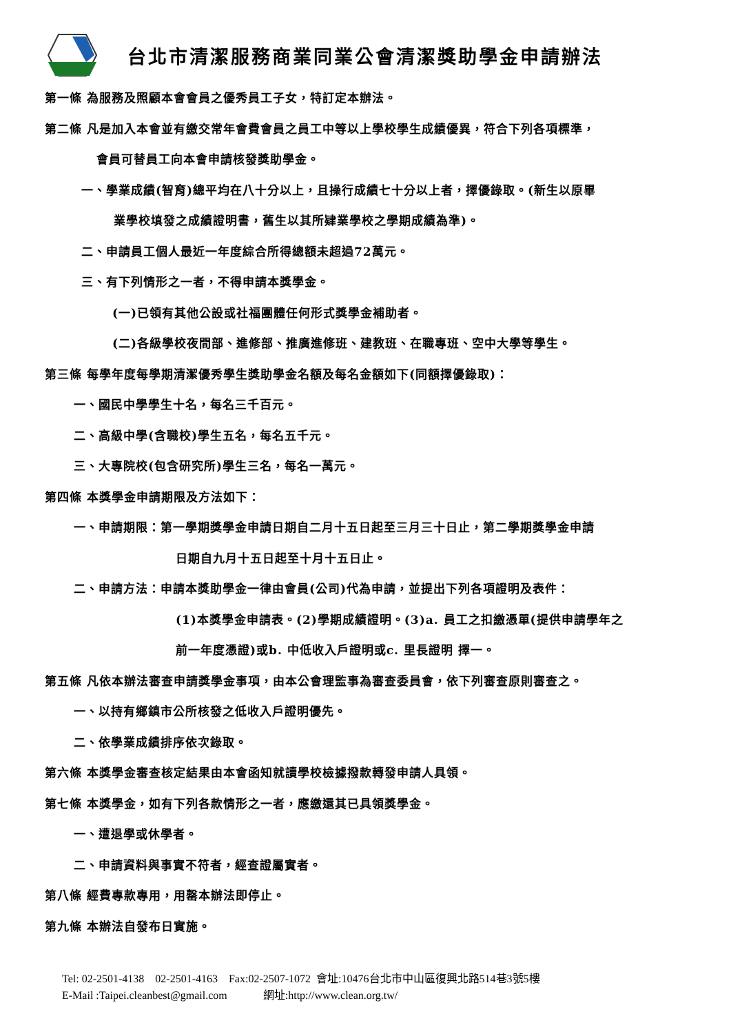台北市清潔服務商業同業公會清潔獎助學金申請辦法
第一條 為服務及照顧本會會員之優秀員工子女，特訂定本辦法。
第二條 凡是加入本會並有繳交常年會費會員之員工中等以上學校學生成績優異，符合下列各項標準，
會員可替員工向本會申請核發獎助學金。
一、學業成績(智育)總平均在八十分以上，且操行成績七十分以上者，擇優錄取。(新生以原畢
業學校填發之成績證明書，舊生以其所肄業學校之學期成績為準)。
二、申請員工個人最近一年度綜合所得總額未超過72萬元。
三、有下列情形之一者，不得申請本獎學金。
(一)已領有其他公設或社福團體任何形式獎學金補助者。
(二)各級學校夜間部、進修部、推廣進修班、建教班、在職專班、空中大學等學生。
第三條 每學年度每學期清潔優秀學生獎助學金名額及每名金額如下(同額擇優錄取)：
一、國民中學學生十名，每名三千百元。
二、高級中學(含職校)學生五名，每名五千元。
三、大專院校(包含研究所)學生三名，每名一萬元。
第四條 本獎學金申請期限及方法如下：
一、申請期限：第一學期獎學金申請日期自二月十五日起至三月三十日止，第二學期獎學金申請
日期自九月十五日起至十月十五日止。
二、申請方法：申請本獎助學金一律由會員(公司)代為申請，並提出下列各項證明及表件：
(1)本獎學金申請表。(2)學期成績證明。(3)a. 員工之扣繳憑單(提供申請學年之
前一年度憑證)或b. 中低收入戶證明或c. 里長證明 擇一。
第五條 凡依本辦法審查申請獎學金事項，由本公會理監事為審查委員會，依下列審查原則審查之。
一、以持有鄉鎮市公所核發之低收入戶證明優先。
二、依學業成績排序依次錄取。
第六條 本獎學金審查核定結果由本會函知就讀學校檢據撥款轉發申請人具領。
第七條 本獎學金，如有下列各款情形之一者，應繳還其已具領獎學金。
一、遭退學或休學者。
二、申請資料與事實不符者，經查證屬實者。
第八條 經費專款專用，用罄本辦法即停止。
第九條 本辦法自發布日實施。
Tel: 02-2501-4138 02-2501-4163 Fax:02-2507-1072 會址:10476台北市中山區復興北路514巷3號5樓
E-Mail :Taipei.cleanbest@gmail.com 網址:http://www.clean.org.tw/